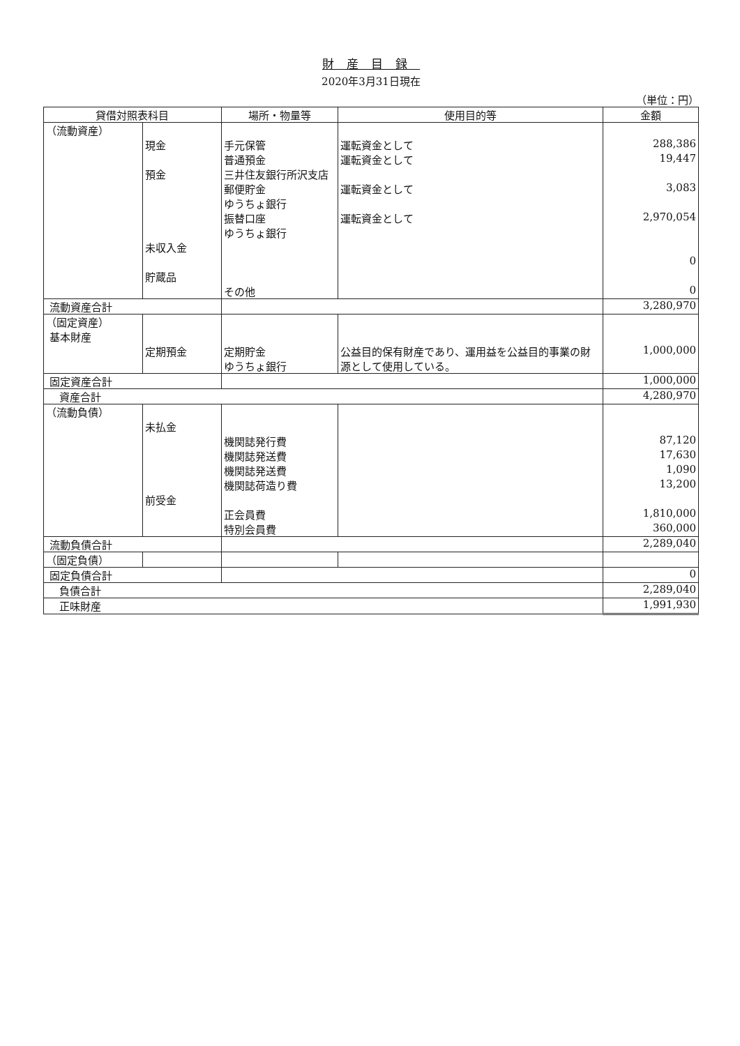財産目録
2020年3月31日現在
（単位：円）
| 貸借対照表科目 | | 場所・物量等 | 使用目的等 | 金額 |
| --- | --- | --- | --- | --- |
| （流動資産） | | | | |
| | 現金 | 手元保管 | 運転資金として | 288,386 |
| | | 普通預金 | 運転資金として | 19,447 |
| | 預金 | 三井住友銀行所沢支店 | | |
| | | 郵便貯金 ゆうちょ銀行 | 運転資金として | 3,083 |
| | | 振替口座 ゆうちょ銀行 | 運転資金として | 2,970,054 |
| | 未収入金 | | | |
| | | | | 0 |
| | 貯蔵品 | | | |
| | | その他 | | 0 |
| 流動資産合計 | | | | 3,280,970 |
| （固定資産） 基本財産 | | | | |
| | 定期預金 | 定期貯金 ゆうちょ銀行 | 公益目的保有財産であり、運用益を公益目的事業の財源として使用している。 | 1,000,000 |
| 固定資産合計 | | | | 1,000,000 |
| 資産合計 | | | | 4,280,970 |
| （流動負債） | | | | |
| | 未払金 | | | |
| | | 機関誌発行費 | | 87,120 |
| | | 機関誌発送費 | | 17,630 |
| | | 機関誌発送費 | | 1,090 |
| | | 機関誌荷造り費 | | 13,200 |
| | 前受金 | | | |
| | | 正会員費 | | 1,810,000 |
| | | 特別会員費 | | 360,000 |
| 流動負債合計 | | | | 2,289,040 |
| （固定負債） | | | | |
| 固定負債合計 | | | | 0 |
| 負債合計 | | | | 2,289,040 |
| 正味財産 | | | | 1,991,930 |